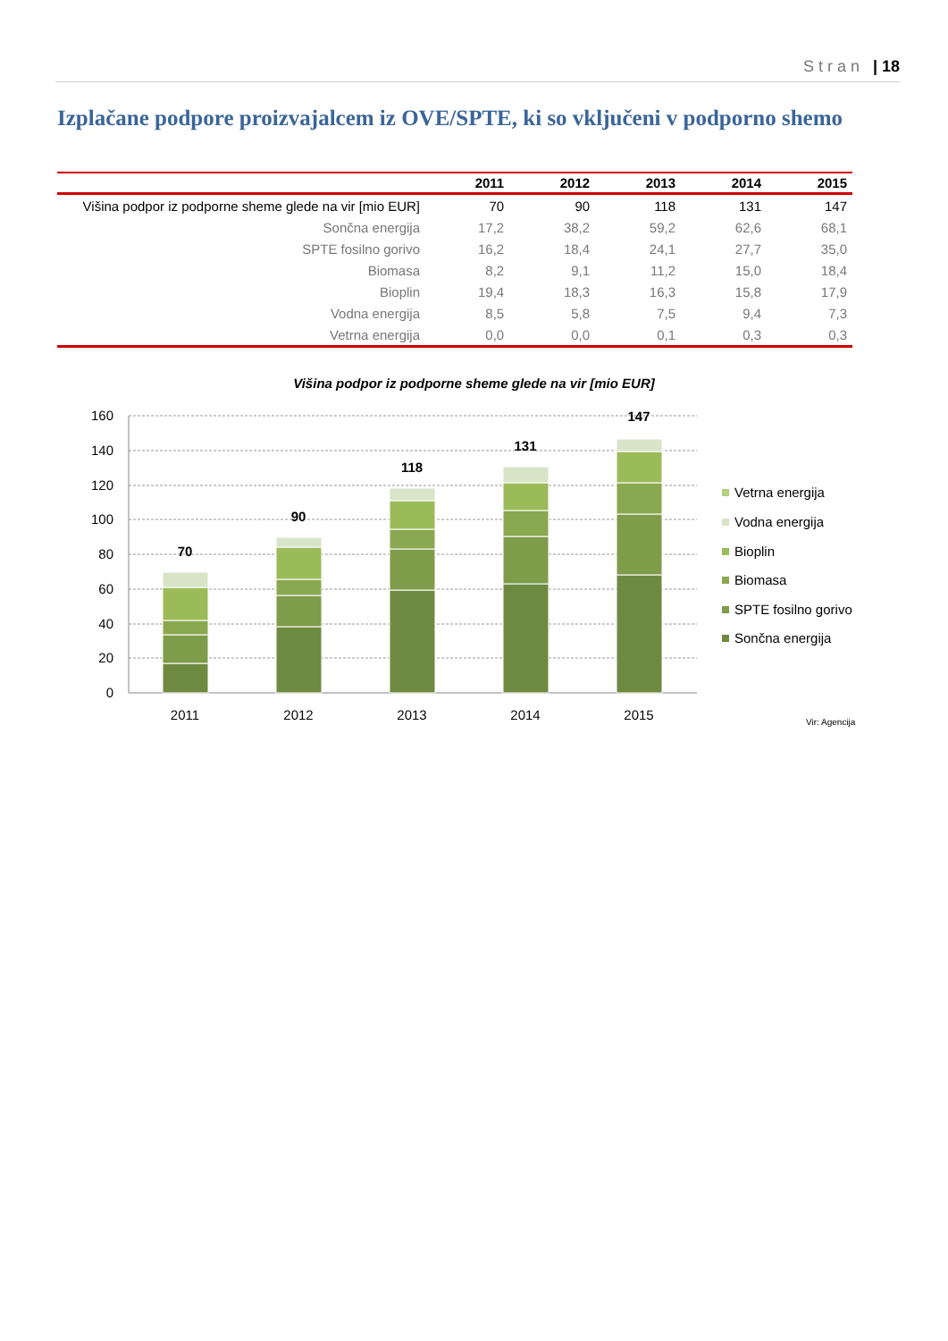Stran | 18
Izplačane podpore proizvajalcem iz OVE/SPTE, ki so vključeni v podporno shemo
| | 2011 | 2012 | 2013 | 2014 | 2015 |
| --- | --- | --- | --- | --- | --- |
| Višina podpor iz podporne sheme glede na vir [mio EUR] | 70 | 90 | 118 | 131 | 147 |
| Sončna energija | 17,2 | 38,2 | 59,2 | 62,6 | 68,1 |
| SPTE fosilno gorivo | 16,2 | 18,4 | 24,1 | 27,7 | 35,0 |
| Biomasa | 8,2 | 9,1 | 11,2 | 15,0 | 18,4 |
| Bioplin | 19,4 | 18,3 | 16,3 | 15,8 | 17,9 |
| Vodna energija | 8,5 | 5,8 | 7,5 | 9,4 | 7,3 |
| Vetrna energija | 0,0 | 0,0 | 0,1 | 0,3 | 0,3 |
Višina podpor iz podporne sheme glede na vir [mio EUR]
160
140
120
100
80
60
40
20
0
70
90
118
131
147
2011
2012
2013
2014
2015
Vetrna energija
Vodna energija
Bioplin
Biomasa
SPTE fosilno gorivo
Sončna energija
Vir: Agencija